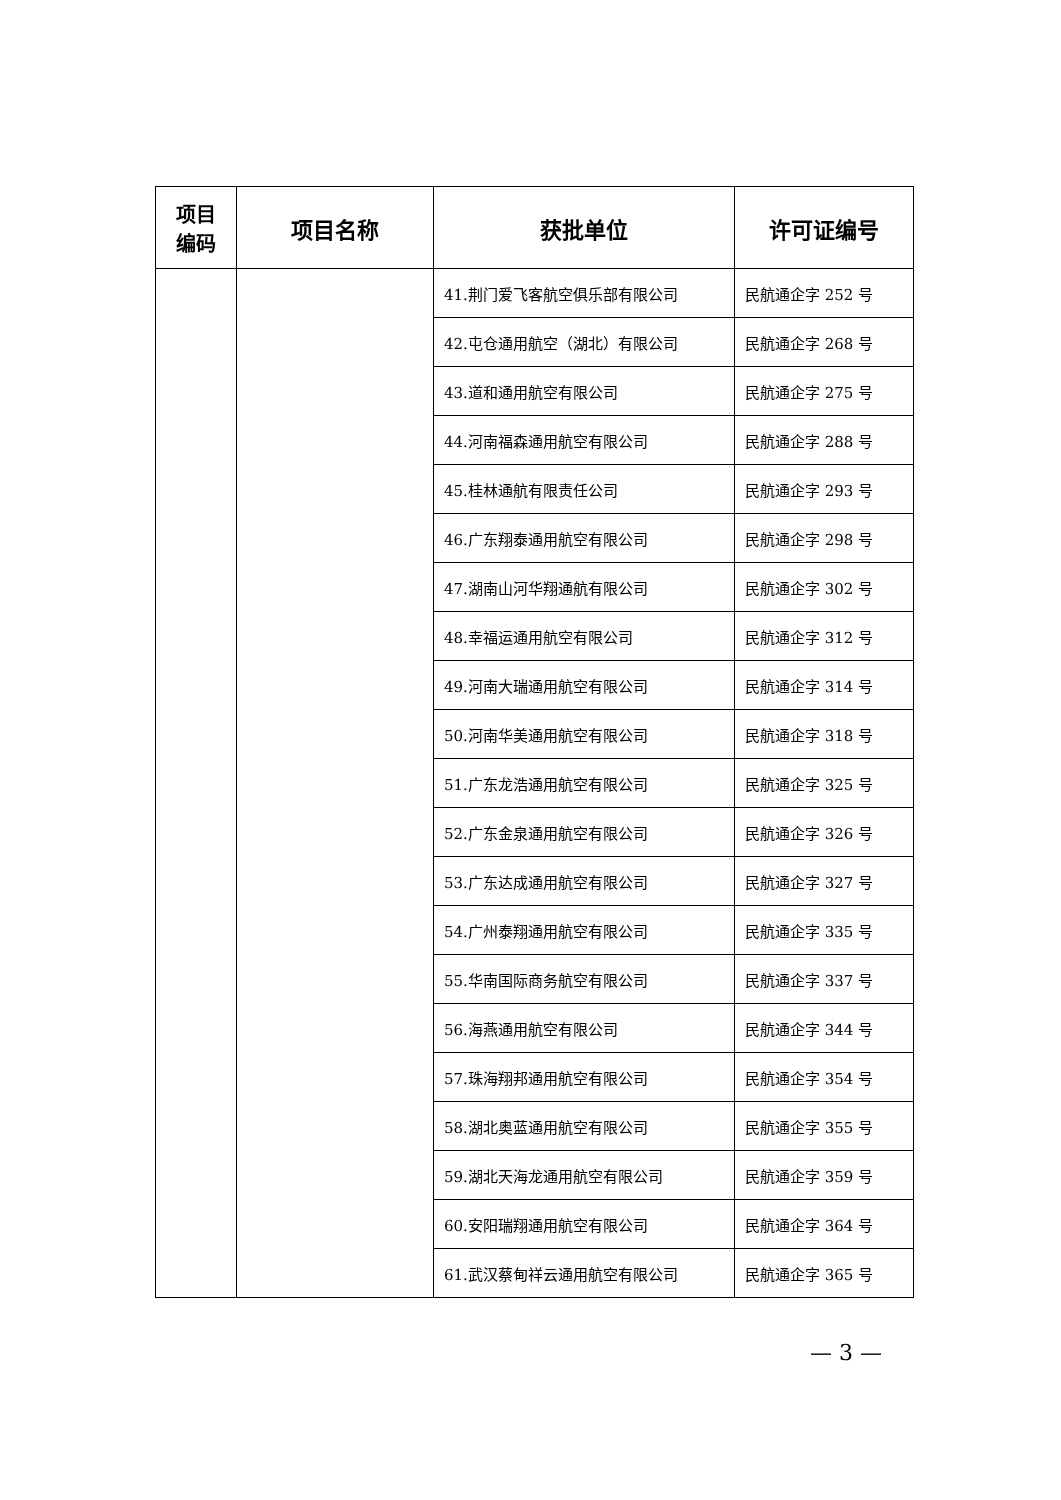| 项目 编码 | 项目名称 | 获批单位 | 许可证编号 |
| --- | --- | --- | --- |
| | | 41.荆门爱飞客航空俱乐部有限公司 | 民航通企字 252 号 |
| | | 42.屯仓通用航空（湖北）有限公司 | 民航通企字 268 号 |
| | | 43.道和通用航空有限公司 | 民航通企字 275 号 |
| | | 44.河南福森通用航空有限公司 | 民航通企字 288 号 |
| | | 45.桂林通航有限责任公司 | 民航通企字 293 号 |
| | | 46.广东翔泰通用航空有限公司 | 民航通企字 298 号 |
| | | 47.湖南山河华翔通航有限公司 | 民航通企字 302 号 |
| | | 48.幸福运通用航空有限公司 | 民航通企字 312 号 |
| | | 49.河南大瑞通用航空有限公司 | 民航通企字 314 号 |
| | | 50.河南华美通用航空有限公司 | 民航通企字 318 号 |
| | | 51.广东龙浩通用航空有限公司 | 民航通企字 325 号 |
| | | 52.广东金泉通用航空有限公司 | 民航通企字 326 号 |
| | | 53.广东达成通用航空有限公司 | 民航通企字 327 号 |
| | | 54.广州泰翔通用航空有限公司 | 民航通企字 335 号 |
| | | 55.华南国际商务航空有限公司 | 民航通企字 337 号 |
| | | 56.海燕通用航空有限公司 | 民航通企字 344 号 |
| | | 57.珠海翔邦通用航空有限公司 | 民航通企字 354 号 |
| | | 58.湖北奥蓝通用航空有限公司 | 民航通企字 355 号 |
| | | 59.湖北天海龙通用航空有限公司 | 民航通企字 359 号 |
| | | 60.安阳瑞翔通用航空有限公司 | 民航通企字 364 号 |
| | | 61.武汉蔡甸祥云通用航空有限公司 | 民航通企字 365 号 |
— 3 —